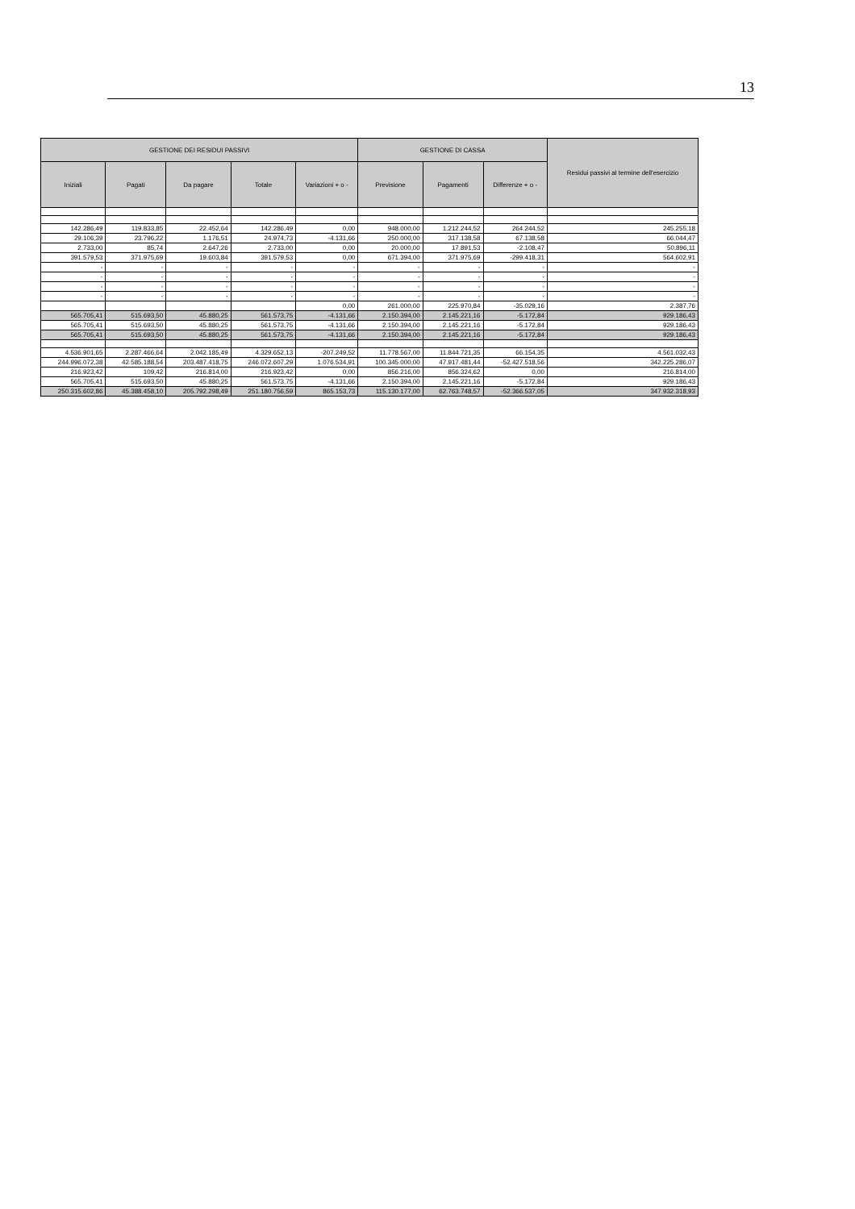13
| GESTIONE DEI RESIDUI PASSIVI | | | | | GESTIONE DI CASSA | | | Residui passivi al termine dell'esercizio |
| --- | --- | --- | --- | --- | --- | --- | --- | --- |
| Iniziali | Pagati | Da pagare | Totale | Variazioni + o - | Previsione | Pagamenti | Differenze + o - | |
| 142.286,49 | 119.833,85 | 22.452,64 | 142.286,49 | 0,00 | 948.000,00 | 1.212.244,52 | 264.244,52 | 245.255,18 |
| 29.106,39 | 23.796,22 | 1.176,51 | 24.974,73 | -4.131,66 | 250.000,00 | 317.138,58 | 67.138,58 | 66.044,47 |
| 2.733,00 | 85,74 | 2.647,26 | 2.733,00 | 0,00 | 20.000,00 | 17.891,53 | -2.108,47 | 50.896,11 |
| 391.579,53 | 371.975,69 | 19.603,84 | 391.579,53 | 0,00 | 671.394,00 | 371.975,69 | -299.418,31 | 564.602,91 |
| - | - | - | - | - | - | - | - | - |
| - | - | - | - | - | - | - | - | - |
| - | - | - | - | - | - | - | - | - |
| - | - | - | - | - | - | - | - | - |
| | | | | 0,00 | 261.000,00 | 225.970,84 | -35.029,16 | 2.387,76 |
| 565.705,41 | 515.693,50 | 45.880,25 | 561.573,75 | -4.131,66 | 2.150.394,00 | 2.145.221,16 | -5.172,84 | 929.186,43 |
| 565.705,41 | 515.693,50 | 45.880,25 | 561.573,75 | -4.131,66 | 2.150.394,00 | 2.145.221,16 | -5.172,84 | 929.186,43 |
| 565.705,41 | 515.693,50 | 45.880,25 | 561.573,75 | -4.131,66 | 2.150.394,00 | 2.145.221,16 | -5.172,84 | 929.186,43 |
| 4.536.901,65 | 2.287.466,64 | 2.042.185,49 | 4.329.652,13 | -207.249,52 | 11.778.567,00 | 11.844.721,35 | 66.154,35 | 4.561.032,43 |
| 244.996.072,38 | 42.585.188,54 | 203.487.418,75 | 246.072.607,29 | 1.076.534,91 | 100.345.000,00 | 47.917.481,44 | -52.427.518,56 | 342.225.286,07 |
| 216.923,42 | 109,42 | 216.814,00 | 216.923,42 | 0,00 | 856.216,00 | 856.324,62 | 0,00 | 216.814,00 |
| 565.705,41 | 515.693,50 | 45.880,25 | 561.573,75 | -4.131,66 | 2.150.394,00 | 2.145.221,16 | -5.172,84 | 929.186,43 |
| 250.315.602,86 | 45.388.458,10 | 205.792.298,49 | 251.180.756,59 | 865.153,73 | 115.130.177,00 | 62.763.748,57 | -52.366.537,05 | 347.932.318,93 |